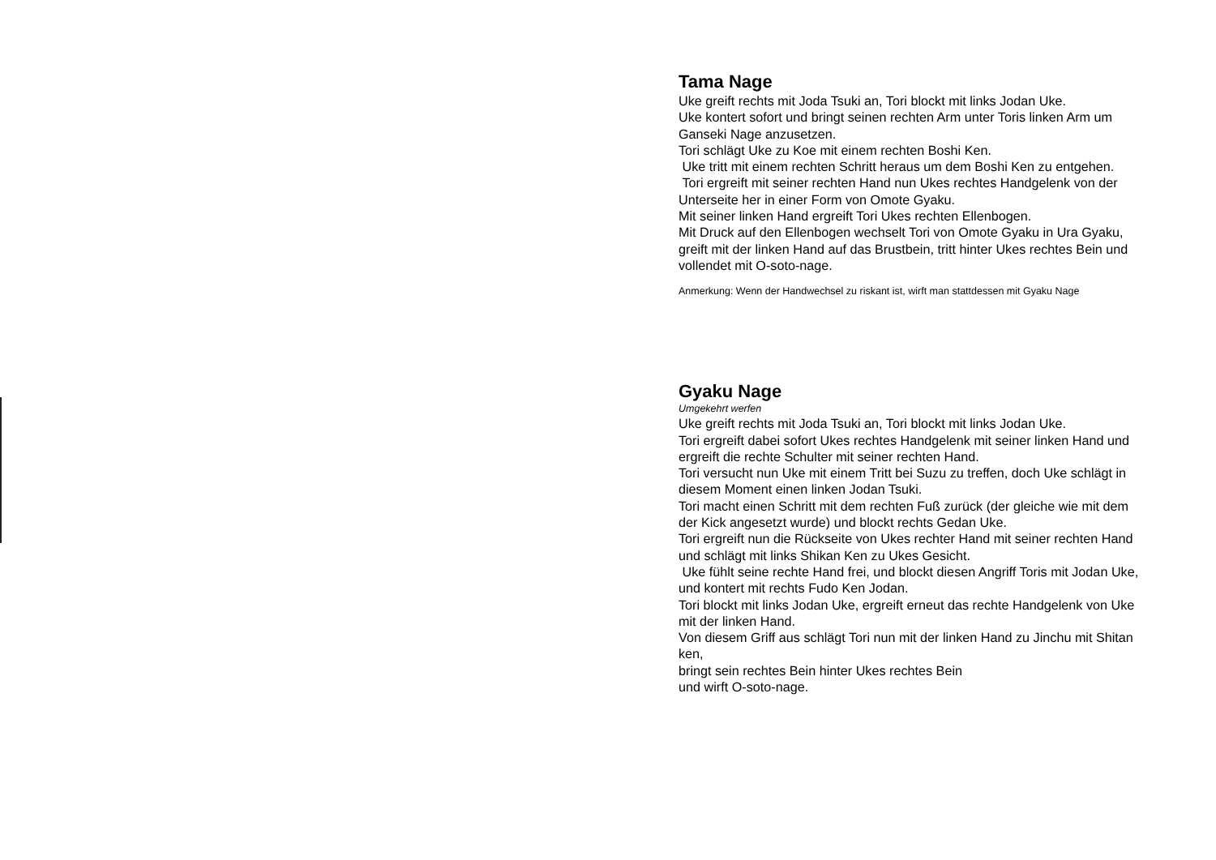Tama Nage
Uke greift rechts mit Joda Tsuki an, Tori blockt mit links Jodan Uke.
Uke kontert sofort und bringt seinen rechten Arm unter Toris linken Arm um Ganseki Nage anzusetzen.
Tori schlägt Uke zu Koe mit einem rechten Boshi Ken.
Uke tritt mit einem rechten Schritt heraus um dem Boshi Ken zu entgehen.
Tori ergreift mit seiner rechten Hand nun Ukes rechtes Handgelenk von der Unterseite her in einer Form von Omote Gyaku.
Mit seiner linken Hand ergreift Tori Ukes rechten Ellenbogen.
Mit Druck auf den Ellenbogen wechselt Tori von Omote Gyaku in Ura Gyaku, greift mit der linken Hand auf das Brustbein, tritt hinter Ukes rechtes Bein und vollendet mit O-soto-nage.
Anmerkung: Wenn der Handwechsel zu riskant ist, wirft man stattdessen mit Gyaku Nage
Gyaku Nage
Umgekehrt werfen
Uke greift rechts mit Joda Tsuki an, Tori blockt mit links Jodan Uke.
Tori ergreift dabei sofort Ukes rechtes Handgelenk mit seiner linken Hand und ergreift die rechte Schulter mit seiner rechten Hand.
Tori versucht nun Uke mit einem Tritt bei Suzu zu treffen, doch Uke schlägt in diesem Moment einen linken Jodan Tsuki.
Tori macht einen Schritt mit dem rechten Fuß zurück (der gleiche wie mit dem der Kick angesetzt wurde) und blockt rechts Gedan Uke.
Tori ergreift nun die Rückseite von Ukes rechter Hand mit seiner rechten Hand und schlägt mit links Shikan Ken zu Ukes Gesicht.
Uke fühlt seine rechte Hand frei, und blockt diesen Angriff Toris mit Jodan Uke, und kontert mit rechts Fudo Ken Jodan.
Tori blockt mit links Jodan Uke, ergreift erneut das rechte Handgelenk von Uke mit der linken Hand.
Von diesem Griff aus schlägt Tori nun mit der linken Hand zu Jinchu mit Shitan ken,
bringt sein rechtes Bein hinter Ukes rechtes Bein
und wirft O-soto-nage.